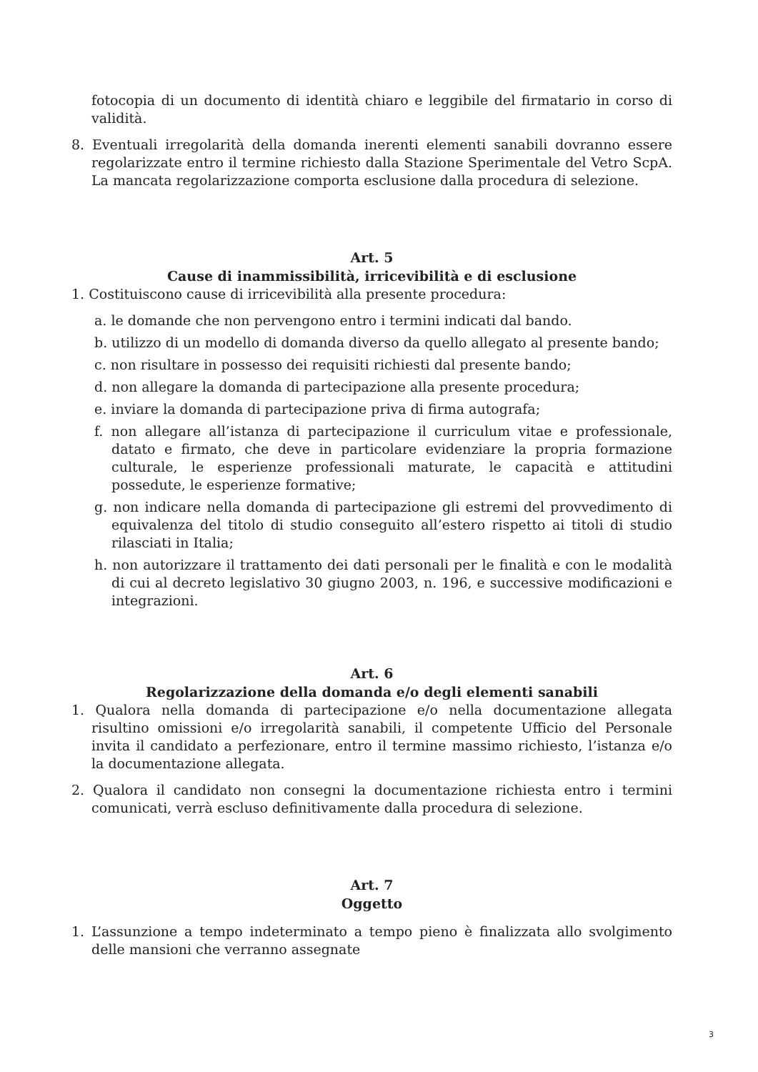fotocopia di un documento di identità chiaro e leggibile del firmatario in corso di validità.
8. Eventuali irregolarità della domanda inerenti elementi sanabili dovranno essere regolarizzate entro il termine richiesto dalla Stazione Sperimentale del Vetro ScpA. La mancata regolarizzazione comporta esclusione dalla procedura di selezione.
Art. 5
Cause di inammissibilità, irricevibilità e di esclusione
1. Costituiscono cause di irricevibilità alla presente procedura:
a. le domande che non pervengono entro i termini indicati dal bando.
b. utilizzo di un modello di domanda diverso da quello allegato al presente bando;
c. non risultare in possesso dei requisiti richiesti dal presente bando;
d. non allegare la domanda di partecipazione alla presente procedura;
e. inviare la domanda di partecipazione priva di firma autografa;
f. non allegare all’istanza di partecipazione il curriculum vitae e professionale, datato e firmato, che deve in particolare evidenziare la propria formazione culturale, le esperienze professionali maturate, le capacità e attitudini possedute, le esperienze formative;
g. non indicare nella domanda di partecipazione gli estremi del provvedimento di equivalenza del titolo di studio conseguito all’estero rispetto ai titoli di studio rilasciati in Italia;
h. non autorizzare il trattamento dei dati personali per le finalità e con le modalità di cui al decreto legislativo 30 giugno 2003, n. 196, e successive modificazioni e integrazioni.
Art. 6
Regolarizzazione della domanda e/o degli elementi sanabili
1. Qualora nella domanda di partecipazione e/o nella documentazione allegata risultino omissioni e/o irregolarità sanabili, il competente Ufficio del Personale invita il candidato a perfezionare, entro il termine massimo richiesto, l’istanza e/o la documentazione allegata.
2. Qualora il candidato non consegni la documentazione richiesta entro i termini comunicati, verrà escluso definitivamente dalla procedura di selezione.
Art. 7
Oggetto
1. L’assunzione a tempo indeterminato a tempo pieno è finalizzata allo svolgimento delle mansioni che verranno assegnate
3